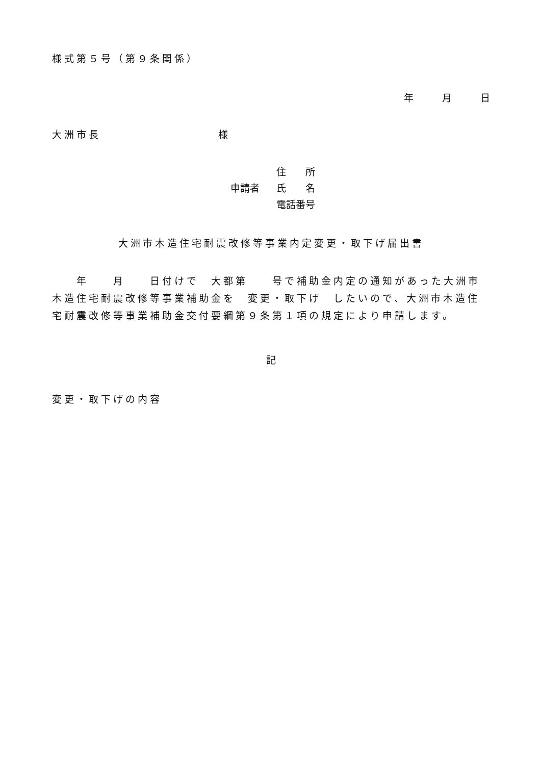様式第５号（第９条関係）
年 月 日
大洲市長 様
住　　所
申請者 氏　　名
電話番号
大洲市木造住宅耐震改修等事業内定変更・取下げ届出書
　　年　　月　　日付けで　大都第　　号で補助金内定の通知があった大洲市木造住宅耐震改修等事業補助金を　変更・取下げ　したいので、大洲市木造住宅耐震改修等事業補助金交付要綱第９条第１項の規定により申請します。
記
変更・取下げの内容